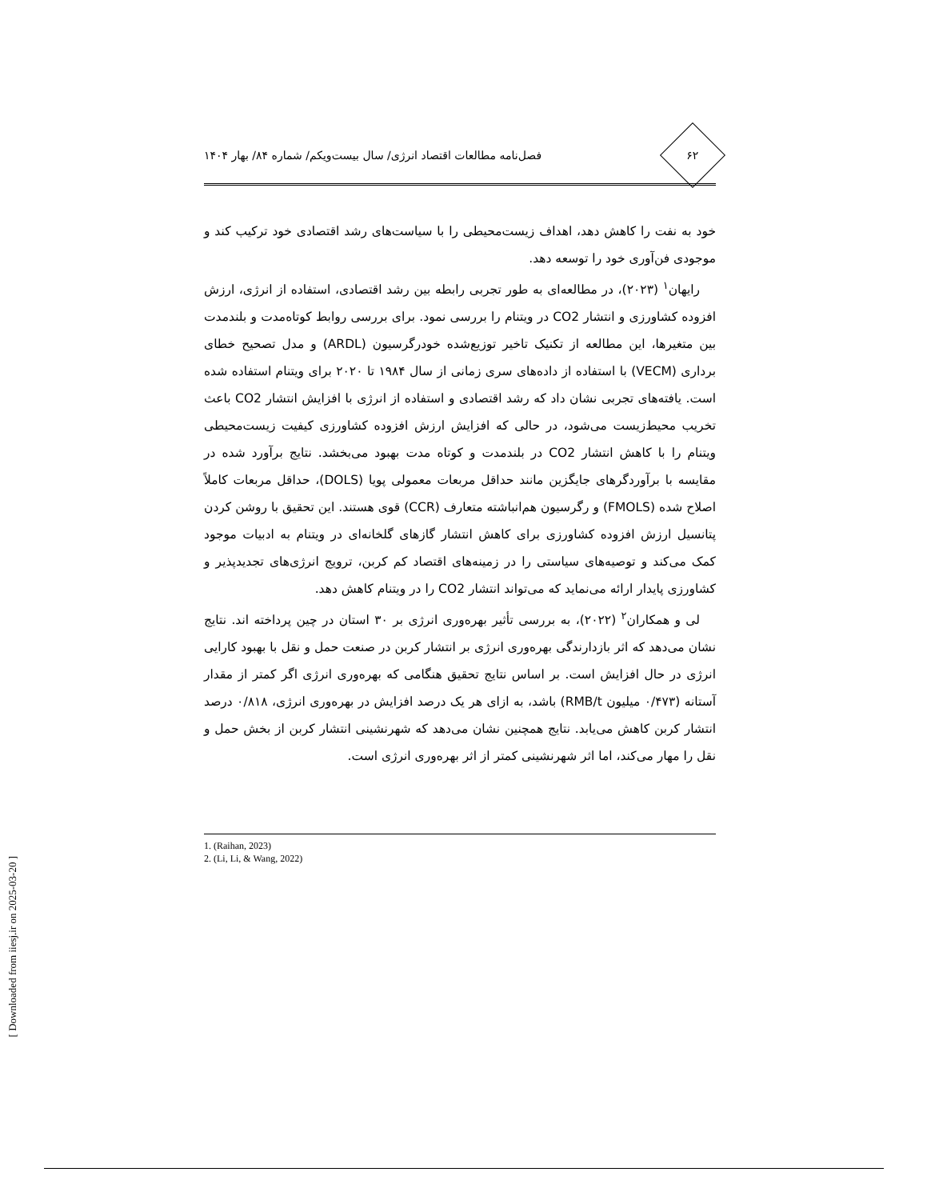۶۲
فصل‌نامه مطالعات اقتصاد انرژی/ سال بیست‌ویکم/ شماره ۸۴/ بهار ۱۴۰۴
خود به نفت را کاهش دهد، اهداف زیست‌محیطی را با سیاست‌های رشد اقتصادی خود ترکیب کند و موجودی فن‌آوری خود را توسعه دهد.
رایهان<sup>۱</sup> (۲۰۲۳)، در مطالعه‌ای به طور تجربی رابطه بین رشد اقتصادی، استفاده از انرژی، ارزش افزوده کشاورزی و انتشار CO2 در ویتنام را بررسی نمود. برای بررسی روابط کوتاه‌مدت و بلندمدت بین متغیرها، این مطالعه از تکنیک تاخیر توزیع‌شده خودرگرسیون (ARDL) و مدل تصحیح خطای برداری (VECM) با استفاده از داده‌های سری زمانی از سال ۱۹۸۴ تا ۲۰۲۰ برای ویتنام استفاده شده است. یافته‌های تجربی نشان داد که رشد اقتصادی و استفاده از انرژی با افزایش انتشار CO2 باعث تخریب محیط‌زیست می‌شود، در حالی که افزایش ارزش افزوده کشاورزی کیفیت زیست‌محیطی ویتنام را با کاهش انتشار CO2 در بلندمدت و کوتاه مدت بهبود می‌بخشد. نتایج برآورد شده در مقایسه با برآوردگرهای جایگزین مانند حداقل مربعات معمولی پویا (DOLS)، حداقل مربعات کاملاً اصلاح شده (FMOLS) و رگرسیون هم‌انباشته متعارف (CCR) قوی هستند. این تحقیق با روشن کردن پتانسیل ارزش افزوده کشاورزی برای کاهش انتشار گازهای گلخانه‌ای در ویتنام به ادبیات موجود کمک می‌کند و توصیه‌های سیاستی را در زمینه‌های اقتصاد کم کربن، ترویج انرژی‌های تجدیدپذیر و کشاورزی پایدار ارائه می‌نماید که می‌تواند انتشار CO2 را در ویتنام کاهش دهد.
لی و همکاران<sup>۲</sup> (۲۰۲۲)، به بررسی تأثیر بهره‌وری انرژی بر ۳۰ استان در چین پرداخته اند. نتایج نشان می‌دهد که اثر بازدارندگی بهره‌وری انرژی بر انتشار کربن در صنعت حمل و نقل با بهبود کارایی انرژی در حال افزایش است. بر اساس نتایج تحقیق هنگامی که بهره‌وری انرژی اگر کمتر از مقدار آستانه (۰/۴۷۳ میلیون RMB/t) باشد، به ازای هر یک درصد افزایش در بهره‌وری انرژی، ۰/۸۱۸ درصد انتشار کربن کاهش می‌یابد. نتایج همچنین نشان می‌دهد که شهرنشینی انتشار کربن از بخش حمل و نقل را مهار می‌کند، اما اثر شهرنشینی کمتر از اثر بهره‌وری انرژی است.
1. (Raihan, 2023)
2. (Li, Li, & Wang, 2022)
[ Downloaded from iiesj.ir on 2025-03-20 ]